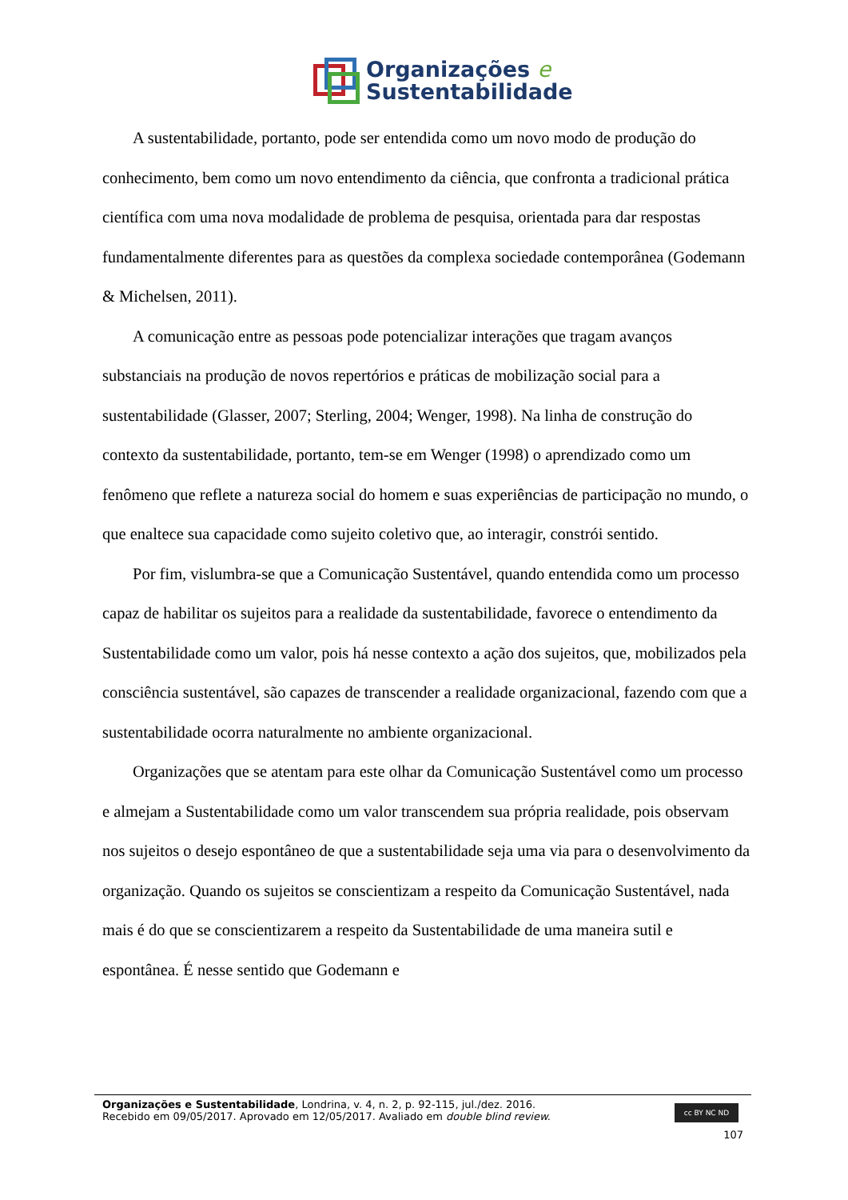Organizações e
Sustentabilidade
A sustentabilidade, portanto, pode ser entendida como um novo modo de produção do conhecimento, bem como um novo entendimento da ciência, que confronta a tradicional prática científica com uma nova modalidade de problema de pesquisa, orientada para dar respostas fundamentalmente diferentes para as questões da complexa sociedade contemporânea (Godemann & Michelsen, 2011).
A comunicação entre as pessoas pode potencializar interações que tragam avanços substanciais na produção de novos repertórios e práticas de mobilização social para a sustentabilidade (Glasser, 2007; Sterling, 2004; Wenger, 1998). Na linha de construção do contexto da sustentabilidade, portanto, tem-se em Wenger (1998) o aprendizado como um fenômeno que reflete a natureza social do homem e suas experiências de participação no mundo, o que enaltece sua capacidade como sujeito coletivo que, ao interagir, constrói sentido.
Por fim, vislumbra-se que a Comunicação Sustentável, quando entendida como um processo capaz de habilitar os sujeitos para a realidade da sustentabilidade, favorece o entendimento da Sustentabilidade como um valor, pois há nesse contexto a ação dos sujeitos, que, mobilizados pela consciência sustentável, são capazes de transcender a realidade organizacional, fazendo com que a sustentabilidade ocorra naturalmente no ambiente organizacional.
Organizações que se atentam para este olhar da Comunicação Sustentável como um processo e almejam a Sustentabilidade como um valor transcendem sua própria realidade, pois observam nos sujeitos o desejo espontâneo de que a sustentabilidade seja uma via para o desenvolvimento da organização. Quando os sujeitos se conscientizam a respeito da Comunicação Sustentável, nada mais é do que se conscientizarem a respeito da Sustentabilidade de uma maneira sutil e espontânea. É nesse sentido que Godemann e
Organizações e Sustentabilidade, Londrina, v. 4, n. 2, p. 92-115, jul./dez. 2016.
Recebido em 09/05/2017. Aprovado em 12/05/2017. Avaliado em double blind review.
cc BY NC ND
107